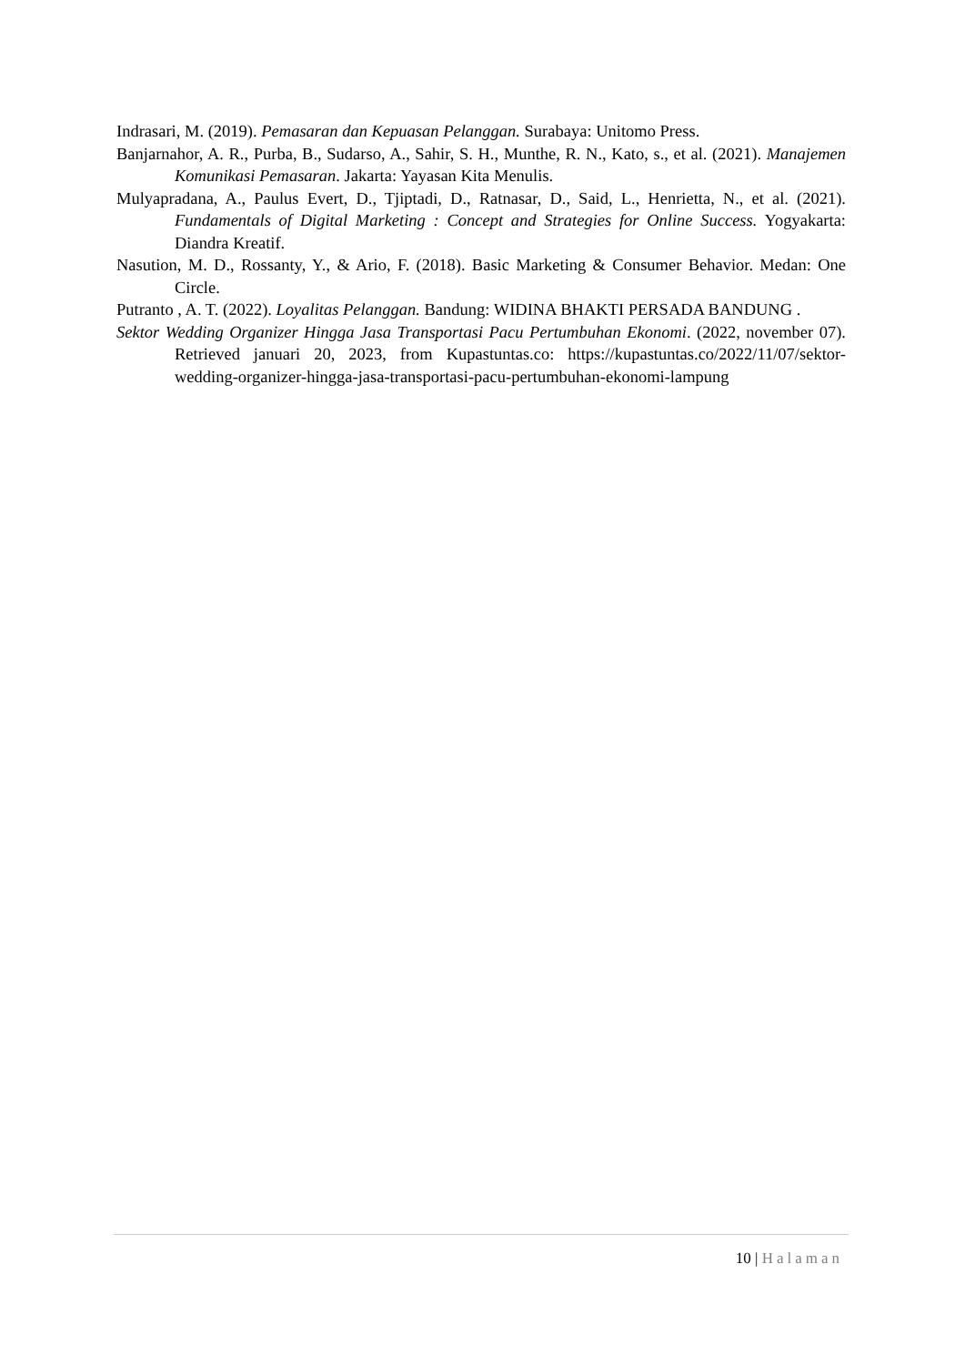Indrasari, M. (2019). Pemasaran dan Kepuasan Pelanggan. Surabaya: Unitomo Press.
Banjarnahor, A. R., Purba, B., Sudarso, A., Sahir, S. H., Munthe, R. N., Kato, s., et al. (2021). Manajemen Komunikasi Pemasaran. Jakarta: Yayasan Kita Menulis.
Mulyapradana, A., Paulus Evert, D., Tjiptadi, D., Ratnasar, D., Said, L., Henrietta, N., et al. (2021). Fundamentals of Digital Marketing : Concept and Strategies for Online Success. Yogyakarta: Diandra Kreatif.
Nasution, M. D., Rossanty, Y., & Ario, F. (2018). Basic Marketing & Consumer Behavior. Medan: One Circle.
Putranto , A. T. (2022). Loyalitas Pelanggan. Bandung: WIDINA BHAKTI PERSADA BANDUNG .
Sektor Wedding Organizer Hingga Jasa Transportasi Pacu Pertumbuhan Ekonomi. (2022, november 07). Retrieved januari 20, 2023, from Kupastuntas.co: https://kupastuntas.co/2022/11/07/sektor-wedding-organizer-hingga-jasa-transportasi-pacu-pertumbuhan-ekonomi-lampung
10 | Halaman